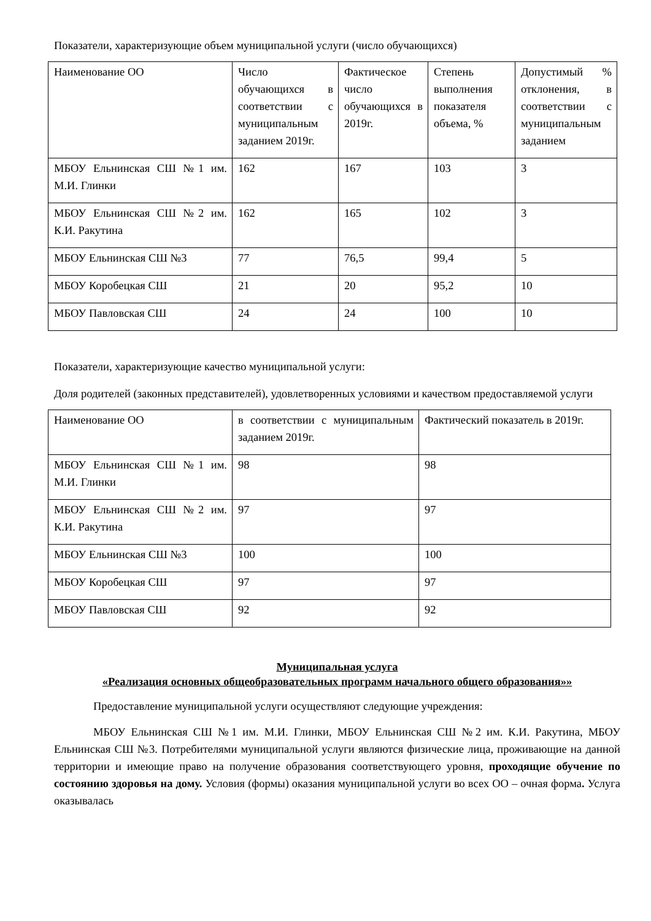Показатели, характеризующие объем муниципальной услуги (число обучающихся)
| Наименование ОО | Число обучающихся в соответствии с муниципальным заданием 2019г. | Фактическое число обучающихся в 2019г. | Степень выполнения показателя объема, % | Допустимый % отклонения, в соответствии с муниципальным заданием |
| МБОУ Ельнинская СШ №1 им. М.И. Глинки | 162 | 167 | 103 | 3 |
| МБОУ Ельнинская СШ №2 им. К.И. Ракутина | 162 | 165 | 102 | 3 |
| МБОУ Ельнинская СШ №3 | 77 | 76,5 | 99,4 | 5 |
| МБОУ Коробецкая СШ | 21 | 20 | 95,2 | 10 |
| МБОУ Павловская СШ | 24 | 24 | 100 | 10 |
Показатели, характеризующие качество муниципальной услуги:
Доля родителей (законных представителей), удовлетворенных условиями и качеством предоставляемой услуги
| Наименование ОО | в соответствии с муниципальным заданием 2019г. | Фактический показатель в 2019г. |
| МБОУ Ельнинская СШ №1 им. М.И. Глинки | 98 | 98 |
| МБОУ Ельнинская СШ №2 им. К.И. Ракутина | 97 | 97 |
| МБОУ Ельнинская СШ №3 | 100 | 100 |
| МБОУ Коробецкая СШ | 97 | 97 |
| МБОУ Павловская СШ | 92 | 92 |
Муниципальная услуга
«Реализация основных общеобразовательных программ начального общего образования»»
Предоставление муниципальной услуги осуществляют следующие учреждения:
МБОУ Ельнинская СШ №1 им. М.И. Глинки, МБОУ Ельнинская СШ №2 им. К.И. Ракутина, МБОУ Ельнинская СШ №3. Потребителями муниципальной услуги являются физические лица, проживающие на данной территории и имеющие право на получение образования соответствующего уровня, проходящие обучение по состоянию здоровья на дому. Условия (формы) оказания муниципальной услуги во всех ОО – очная форма. Услуга оказывалась